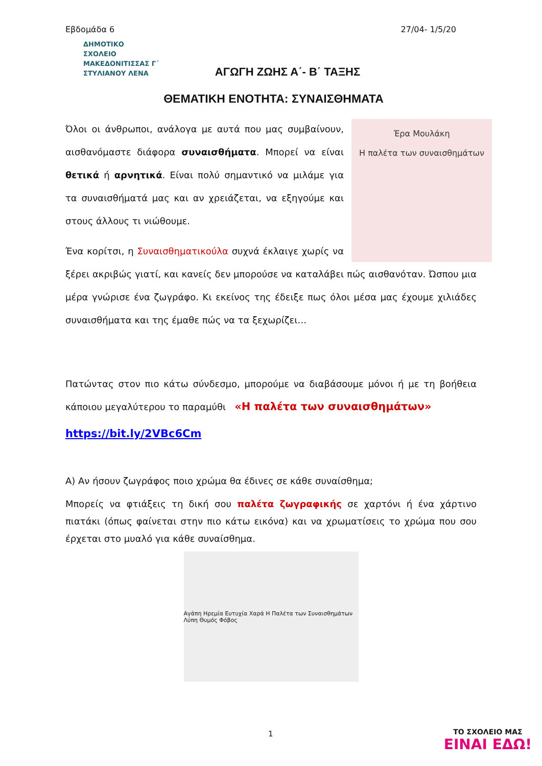Εβδομάδα 6 27/04- 1/5/20
ΔΗΜΟΤΙΚΟ
ΣΧΟΛΕΙΟ
ΜΑΚΕΔΟΝΙΤΙΣΣΑΣ Γ΄
ΣΤΥΛΙΑΝΟΥ ΛΕΝΑ
ΑΓΩΓΗ ΖΩΗΣ Α΄- Β΄ ΤΑΞΗΣ
ΘΕΜΑΤΙΚΗ ΕΝΟΤΗΤΑ: ΣΥΝΑΙΣΘΗΜΑΤΑ
Έρα Μουλάκη
Η παλέτα των συναισθημάτων
Όλοι οι άνθρωποι, ανάλογα με αυτά που μας συμβαίνουν, αισθανόμαστε διάφορα συναισθήματα. Μπορεί να είναι θετικά ή αρνητικά. Είναι πολύ σημαντικό να μιλάμε για τα συναισθήματά μας και αν χρειάζεται, να εξηγούμε και στους άλλους τι νιώθουμε.
Ένα κορίτσι, η Συναισθηματικούλα συχνά έκλαιγε χωρίς να ξέρει ακριβώς γιατί, και κανείς δεν μπορούσε να καταλάβει πώς αισθανόταν. Ώσπου μια μέρα γνώρισε ένα ζωγράφο. Κι εκείνος της έδειξε πως όλοι μέσα μας έχουμε χιλιάδες συναισθήματα και της έμαθε πώς να τα ξεχωρίζει…
Πατώντας στον πιο κάτω σύνδεσμο, μπορούμε να διαβάσουμε μόνοι ή με τη βοήθεια κάποιου μεγαλύτερου το παραμύθι «Η παλέτα των συναισθημάτων»
https://bit.ly/2VBc6Cm
Α) Αν ήσουν ζωγράφος ποιο χρώμα θα έδινες σε κάθε συναίσθημα;
Μπορείς να φτιάξεις τη δική σου παλέτα ζωγραφικής σε χαρτόνι ή ένα χάρτινο πιατάκι (όπως φαίνεται στην πιο κάτω εικόνα) και να χρωματίσεις το χρώμα που σου έρχεται στο μυαλό για κάθε συναίσθημα.
Αγάπη Ηρεμία Ευτυχία Χαρά Η Παλέτα των Συναισθημάτων Λύπη Θυμός Φόβος
1
ΤΟ ΣΧΟΛΕΙΟ ΜΑΣ
ΕΙΝΑΙ ΕΔΩ!